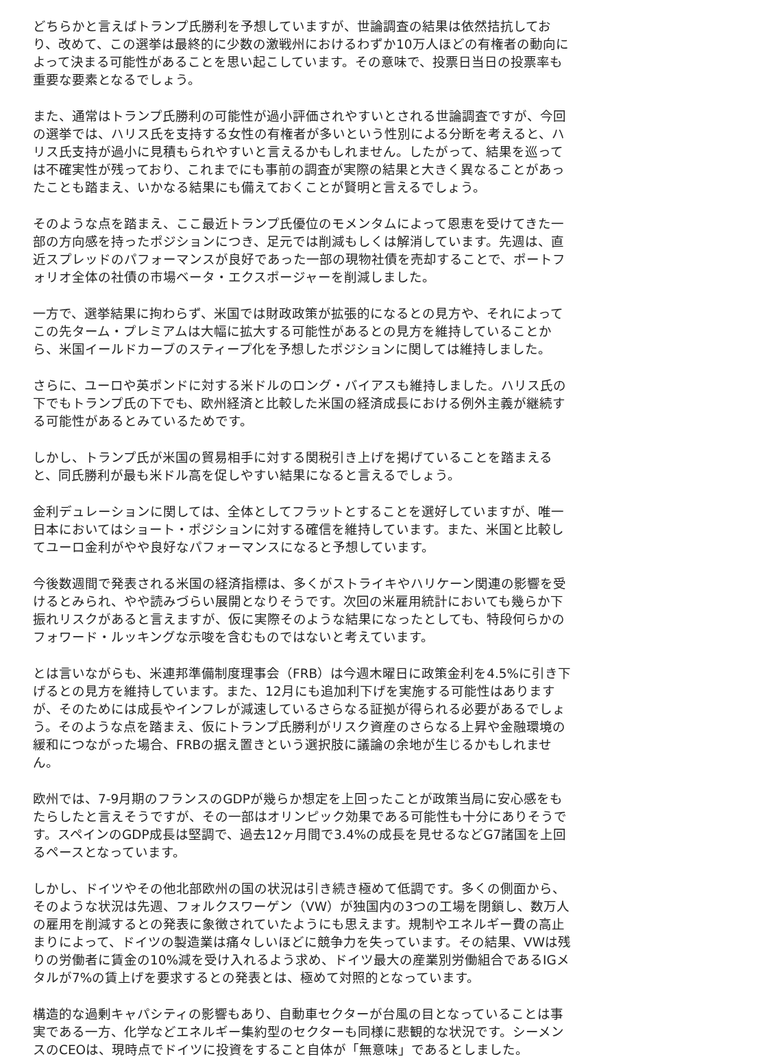どちらかと言えばトランプ氏勝利を予想していますが、世論調査の結果は依然拮抗しており、改めて、この選挙は最終的に少数の激戦州におけるわずか10万人ほどの有権者の動向によって決まる可能性があることを思い起こしています。その意味で、投票日当日の投票率も重要な要素となるでしょう。
また、通常はトランプ氏勝利の可能性が過小評価されやすいとされる世論調査ですが、今回の選挙では、ハリス氏を支持する女性の有権者が多いという性別による分断を考えると、ハリス氏支持が過小に見積もられやすいと言えるかもしれません。したがって、結果を巡っては不確実性が残っており、これまでにも事前の調査が実際の結果と大きく異なることがあったことも踏まえ、いかなる結果にも備えておくことが賢明と言えるでしょう。
そのような点を踏まえ、ここ最近トランプ氏優位のモメンタムによって恩恵を受けてきた一部の方向感を持ったポジションにつき、足元では削減もしくは解消しています。先週は、直近スプレッドのパフォーマンスが良好であった一部の現物社債を売却することで、ポートフォリオ全体の社債の市場ベータ・エクスポージャーを削減しました。
一方で、選挙結果に拘わらず、米国では財政政策が拡張的になるとの見方や、それによってこの先ターム・プレミアムは大幅に拡大する可能性があるとの見方を維持していることから、米国イールドカーブのスティープ化を予想したポジションに関しては維持しました。
さらに、ユーロや英ポンドに対する米ドルのロング・バイアスも維持しました。ハリス氏の下でもトランプ氏の下でも、欧州経済と比較した米国の経済成長における例外主義が継続する可能性があるとみているためです。
しかし、トランプ氏が米国の貿易相手に対する関税引き上げを掲げていることを踏まえると、同氏勝利が最も米ドル高を促しやすい結果になると言えるでしょう。
金利デュレーションに関しては、全体としてフラットとすることを選好していますが、唯一日本においてはショート・ポジションに対する確信を維持しています。また、米国と比較してユーロ金利がやや良好なパフォーマンスになると予想しています。
今後数週間で発表される米国の経済指標は、多くがストライキやハリケーン関連の影響を受けるとみられ、やや読みづらい展開となりそうです。次回の米雇用統計においても幾らか下振れリスクがあると言えますが、仮に実際そのような結果になったとしても、特段何らかのフォワード・ルッキングな示唆を含むものではないと考えています。
とは言いながらも、米連邦準備制度理事会（FRB）は今週木曜日に政策金利を4.5%に引き下げるとの見方を維持しています。また、12月にも追加利下げを実施する可能性はありますが、そのためには成長やインフレが減速しているさらなる証拠が得られる必要があるでしょう。そのような点を踏まえ、仮にトランプ氏勝利がリスク資産のさらなる上昇や金融環境の緩和につながった場合、FRBの据え置きという選択肢に議論の余地が生じるかもしれません。
欧州では、7-9月期のフランスのGDPが幾らか想定を上回ったことが政策当局に安心感をもたらしたと言えそうですが、その一部はオリンピック効果である可能性も十分にありそうです。スペインのGDP成長は堅調で、過去12ヶ月間で3.4%の成長を見せるなどG7諸国を上回るペースとなっています。
しかし、ドイツやその他北部欧州の国の状況は引き続き極めて低調です。多くの側面から、そのような状況は先週、フォルクスワーゲン（VW）が独国内の3つの工場を閉鎖し、数万人の雇用を削減するとの発表に象徴されていたようにも思えます。規制やエネルギー費の高止まりによって、ドイツの製造業は痛々しいほどに競争力を失っています。その結果、VWは残りの労働者に賃金の10%減を受け入れるよう求め、ドイツ最大の産業別労働組合であるIGメタルが7%の賃上げを要求するとの発表とは、極めて対照的となっています。
構造的な過剰キャパシティの影響もあり、自動車セクターが台風の目となっていることは事実である一方、化学などエネルギー集約型のセクターも同様に悲観的な状況です。シーメンスのCEOは、現時点でドイツに投資をすること自体が「無意味」であるとしました。